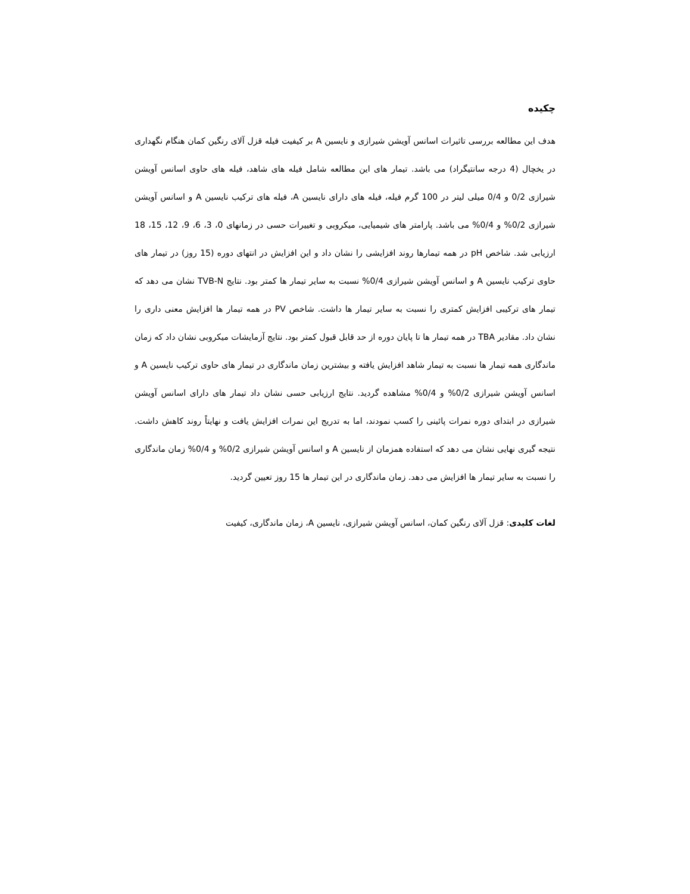چکیده
هدف این مطالعه بررسی تاثیرات اسانس آویشن شیرازی و نایسین A بر کیفیت فیله قزل آلای رنگین کمان هنگام نگهداری در یخچال (4 درجه سانتیگراد) می باشد. تیمار های این مطالعه شامل فیله های شاهد، فیله های حاوی اسانس آویشن شیرازی 0/2 و 0/4 میلی لیتر در 100 گرم فیله، فیله های دارای نایسین A، فیله های ترکیب نایسین A و اسانس آویشن شیرازی 0/2% و 0/4% می باشد. پارامتر های شیمیایی، میکروبی و تغییرات حسی در زمانهای 0، 3، 6، 9، 12، 15، 18 ارزیابی شد. شاخص pH در همه تیمارها روند افزایشی را نشان داد و این افزایش در انتهای دوره (15 روز) در تیمار های حاوی ترکیب نایسین A و اسانس آویشن شیرازی 0/4% نسبت به سایر تیمار ها کمتر بود. نتایج TVB-N نشان می دهد که تیمار های ترکیبی افزایش کمتری را نسبت به سایر تیمار ها داشت. شاخص PV در همه تیمار ها افزایش معنی داری را نشان داد. مقادیر TBA در همه تیمار ها تا پایان دوره از حد قابل قبول کمتر بود. نتایج آزمایشات میکروبی نشان داد که زمان ماندگاری همه تیمار ها نسبت به تیمار شاهد افزایش یافته و بیشترین زمان ماندگاری در تیمار های حاوی ترکیب نایسین A و اسانس آویشن شیرازی 0/2% و 0/4% مشاهده گردید. نتایج ارزیابی حسی نشان داد تیمار های دارای اسانس آویشن شیرازی در ابتدای دوره نمرات پائینی را کسب نمودند، اما به تدریج این نمرات افزایش یافت و نهایتاً روند کاهش داشت. نتیجه گیری نهایی نشان می دهد که استفاده همزمان از نایسین A و اسانس آویشن شیرازی 0/2% و 0/4% زمان ماندگاری را نسبت به سایر تیمار ها افزایش می دهد. زمان ماندگاری در این تیمار ها 15 روز تعیین گردید.
لغات کلیدی: قزل آلای رنگین کمان، اسانس آویشن شیرازی، نایسین A، زمان ماندگاری، کیفیت